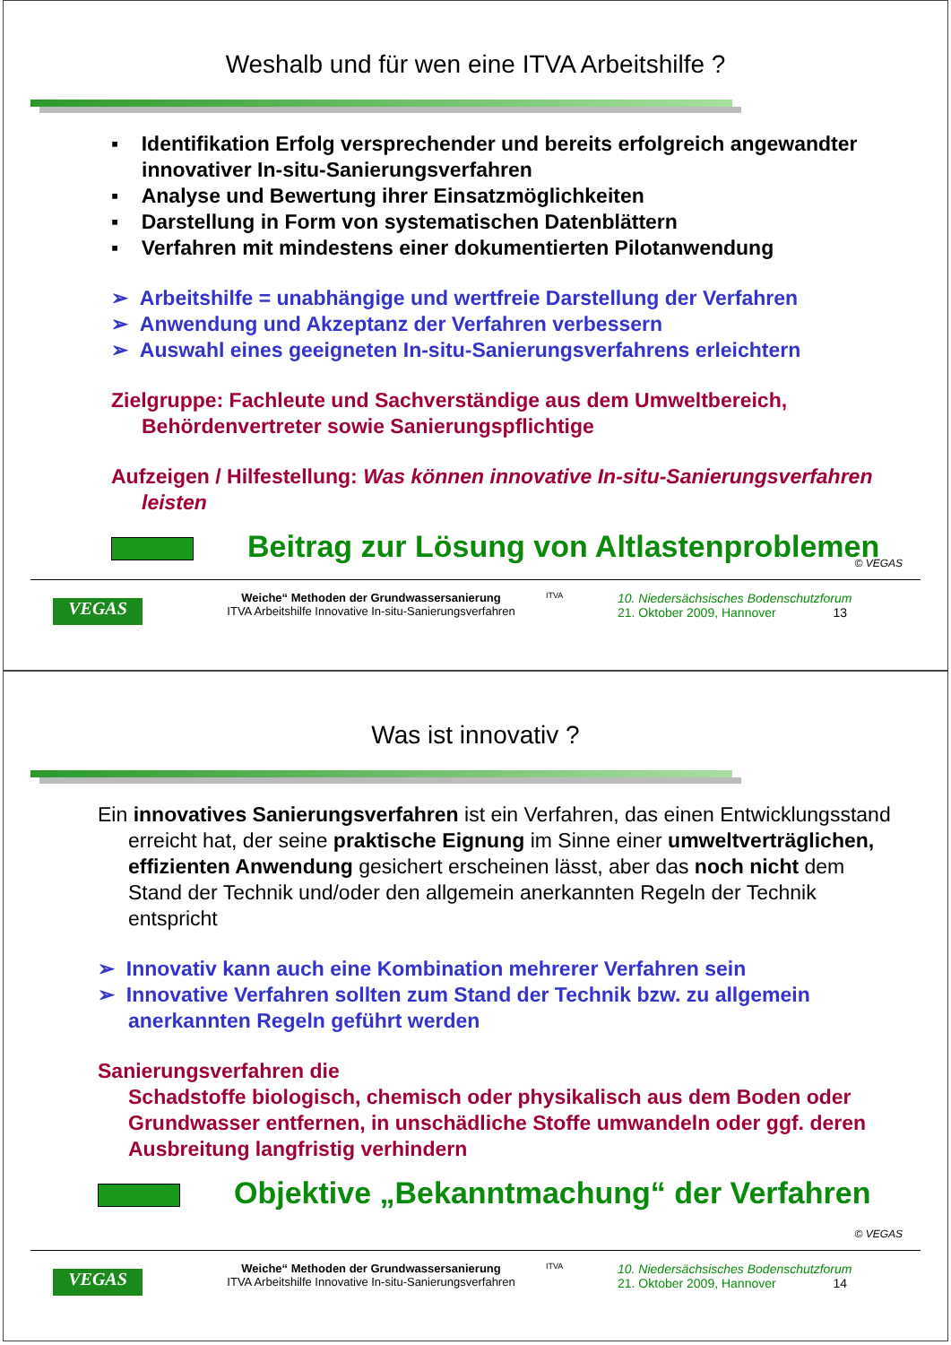Weshalb und für wen eine ITVA Arbeitshilfe ?
▪ Identifikation Erfolg versprechender und bereits erfolgreich angewandter innovativer In-situ-Sanierungsverfahren
▪ Analyse und Bewertung ihrer Einsatzmöglichkeiten
▪ Darstellung in Form von systematischen Datenblättern
▪ Verfahren mit mindestens einer dokumentierten Pilotanwendung
➢ Arbeitshilfe = unabhängige und wertfreie Darstellung der Verfahren
➢ Anwendung und Akzeptanz der Verfahren verbessern
➢ Auswahl eines geeigneten In-situ-Sanierungsverfahrens erleichtern
Zielgruppe: Fachleute und Sachverständige aus dem Umweltbereich, Behördenvertreter sowie Sanierungspflichtige
Aufzeigen / Hilfestellung: Was können innovative In-situ-Sanierungsverfahren leisten
Beitrag zur Lösung von Altlastenproblemen
© VEGAS
VEGAS
Weiche“ Methoden der Grundwassersanierung
ITVA Arbeitshilfe Innovative In-situ-Sanierungsverfahren
ITVA
10. Niedersächsisches Bodenschutzforum
21. Oktober 2009, Hannover 13
Was ist innovativ ?
Ein innovatives Sanierungsverfahren ist ein Verfahren, das einen Entwicklungsstand erreicht hat, der seine praktische Eignung im Sinne einer umweltverträglichen, effizienten Anwendung gesichert erscheinen lässt, aber das noch nicht dem Stand der Technik und/oder den allgemein anerkannten Regeln der Technik entspricht
➢ Innovativ kann auch eine Kombination mehrerer Verfahren sein
➢ Innovative Verfahren sollten zum Stand der Technik bzw. zu allgemein anerkannten Regeln geführt werden
Sanierungsverfahren die
Schadstoffe biologisch, chemisch oder physikalisch aus dem Boden oder Grundwasser entfernen, in unschädliche Stoffe umwandeln oder ggf. deren Ausbreitung langfristig verhindern
Objektive „Bekanntmachung“ der Verfahren
© VEGAS
VEGAS
Weiche“ Methoden der Grundwassersanierung
ITVA Arbeitshilfe Innovative In-situ-Sanierungsverfahren
ITVA
10. Niedersächsisches Bodenschutzforum
21. Oktober 2009, Hannover 14